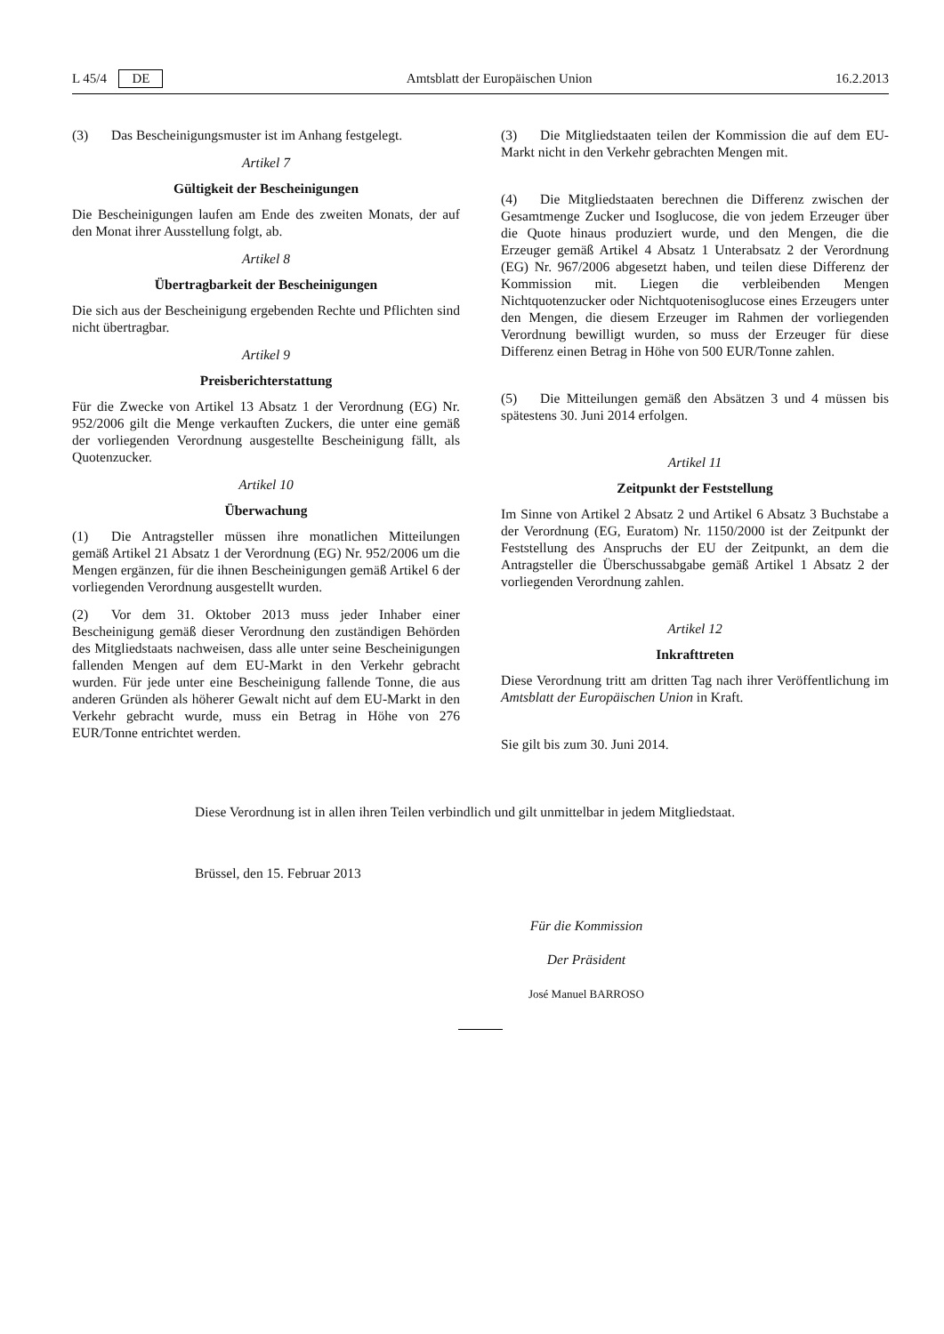L 45/4 DE Amtsblatt der Europäischen Union 16.2.2013
(3) Das Bescheinigungsmuster ist im Anhang festgelegt.
Artikel 7
Gültigkeit der Bescheinigungen
Die Bescheinigungen laufen am Ende des zweiten Monats, der auf den Monat ihrer Ausstellung folgt, ab.
Artikel 8
Übertragbarkeit der Bescheinigungen
Die sich aus der Bescheinigung ergebenden Rechte und Pflichten sind nicht übertragbar.
Artikel 9
Preisberichterstattung
Für die Zwecke von Artikel 13 Absatz 1 der Verordnung (EG) Nr. 952/2006 gilt die Menge verkauften Zuckers, die unter eine gemäß der vorliegenden Verordnung ausgestellte Bescheinigung fällt, als Quotenzucker.
Artikel 10
Überwachung
(1) Die Antragsteller müssen ihre monatlichen Mitteilungen gemäß Artikel 21 Absatz 1 der Verordnung (EG) Nr. 952/2006 um die Mengen ergänzen, für die ihnen Bescheinigungen gemäß Artikel 6 der vorliegenden Verordnung ausgestellt wurden.
(2) Vor dem 31. Oktober 2013 muss jeder Inhaber einer Bescheinigung gemäß dieser Verordnung den zuständigen Behörden des Mitgliedstaats nachweisen, dass alle unter seine Bescheinigungen fallenden Mengen auf dem EU-Markt in den Verkehr gebracht wurden. Für jede unter eine Bescheinigung fallende Tonne, die aus anderen Gründen als höherer Gewalt nicht auf dem EU-Markt in den Verkehr gebracht wurde, muss ein Betrag in Höhe von 276 EUR/Tonne entrichtet werden.
(3) Die Mitgliedstaaten teilen der Kommission die auf dem EU-Markt nicht in den Verkehr gebrachten Mengen mit.
(4) Die Mitgliedstaaten berechnen die Differenz zwischen der Gesamtmenge Zucker und Isoglucose, die von jedem Erzeuger über die Quote hinaus produziert wurde, und den Mengen, die die Erzeuger gemäß Artikel 4 Absatz 1 Unterabsatz 2 der Verordnung (EG) Nr. 967/2006 abgesetzt haben, und teilen diese Differenz der Kommission mit. Liegen die verbleibenden Mengen Nichtquotenzucker oder Nichtquotenisoglucose eines Erzeugers unter den Mengen, die diesem Erzeuger im Rahmen der vorliegenden Verordnung bewilligt wurden, so muss der Erzeuger für diese Differenz einen Betrag in Höhe von 500 EUR/Tonne zahlen.
(5) Die Mitteilungen gemäß den Absätzen 3 und 4 müssen bis spätestens 30. Juni 2014 erfolgen.
Artikel 11
Zeitpunkt der Feststellung
Im Sinne von Artikel 2 Absatz 2 und Artikel 6 Absatz 3 Buchstabe a der Verordnung (EG, Euratom) Nr. 1150/2000 ist der Zeitpunkt der Feststellung des Anspruchs der EU der Zeitpunkt, an dem die Antragsteller die Überschussabgabe gemäß Artikel 1 Absatz 2 der vorliegenden Verordnung zahlen.
Artikel 12
Inkrafttreten
Diese Verordnung tritt am dritten Tag nach ihrer Veröffentlichung im Amtsblatt der Europäischen Union in Kraft.
Sie gilt bis zum 30. Juni 2014.
Diese Verordnung ist in allen ihren Teilen verbindlich und gilt unmittelbar in jedem Mitgliedstaat.
Brüssel, den 15. Februar 2013
Für die Kommission
Der Präsident
José Manuel BARROSO